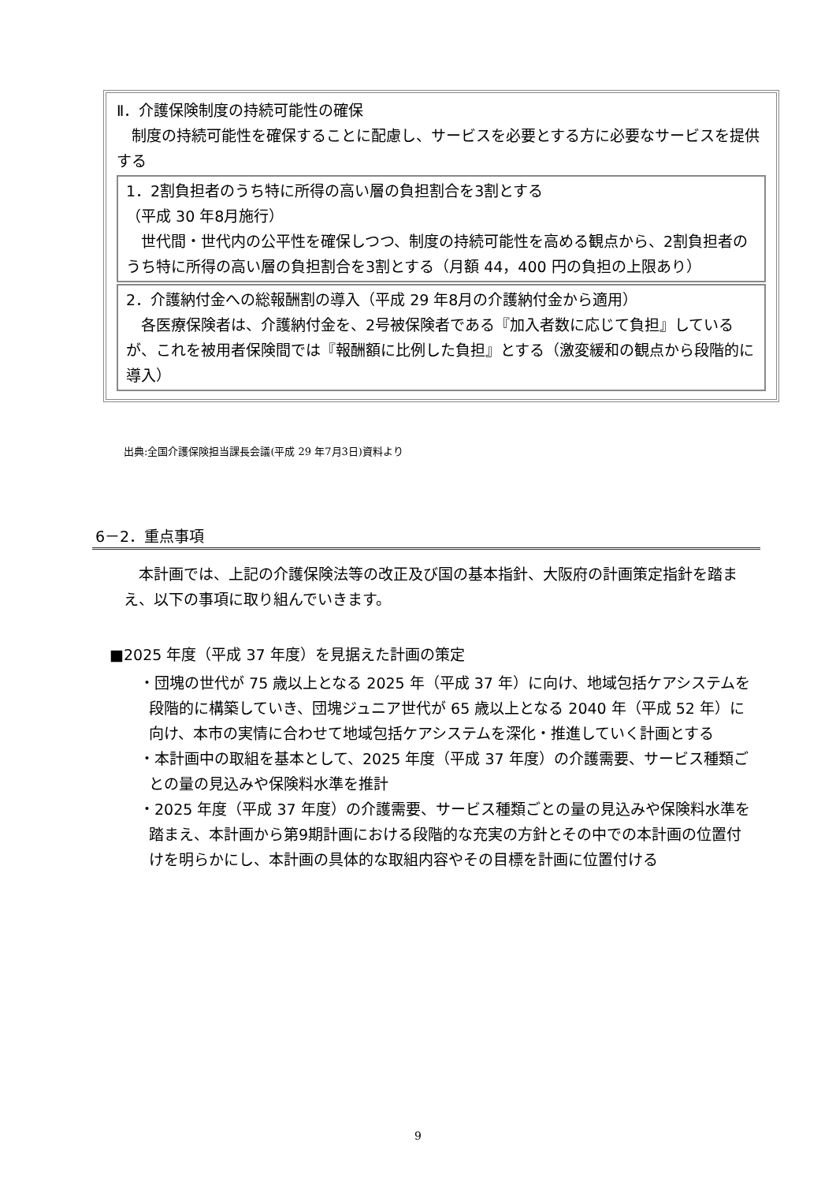Ⅱ．介護保険制度の持続可能性の確保
　制度の持続可能性を確保することに配慮し、サービスを必要とする方に必要なサービスを提供する
1．2割負担者のうち特に所得の高い層の負担割合を3割とする
（平成 30 年8月施行）
　世代間・世代内の公平性を確保しつつ、制度の持続可能性を高める観点から、2割負担者のうち特に所得の高い層の負担割合を3割とする（月額 44，400 円の負担の上限あり）
2．介護納付金への総報酬割の導入（平成 29 年8月の介護納付金から適用）
　各医療保険者は、介護納付金を、2号被保険者である『加入者数に応じて負担』しているが、これを被用者保険間では『報酬額に比例した負担』とする（激変緩和の観点から段階的に導入）
出典:全国介護保険担当課長会議(平成 29 年7月3日)資料より
6－2．重点事項
　本計画では、上記の介護保険法等の改正及び国の基本指針、大阪府の計画策定指針を踏まえ、以下の事項に取り組んでいきます。
■2025 年度（平成 37 年度）を見据えた計画の策定
・団塊の世代が 75 歳以上となる 2025 年（平成 37 年）に向け、地域包括ケアシステムを段階的に構築していき、団塊ジュニア世代が 65 歳以上となる 2040 年（平成 52 年）に向け、本市の実情に合わせて地域包括ケアシステムを深化・推進していく計画とする
・本計画中の取組を基本として、2025 年度（平成 37 年度）の介護需要、サービス種類ごとの量の見込みや保険料水準を推計
・2025 年度（平成 37 年度）の介護需要、サービス種類ごとの量の見込みや保険料水準を踏まえ、本計画から第9期計画における段階的な充実の方針とその中での本計画の位置付けを明らかにし、本計画の具体的な取組内容やその目標を計画に位置付ける
9